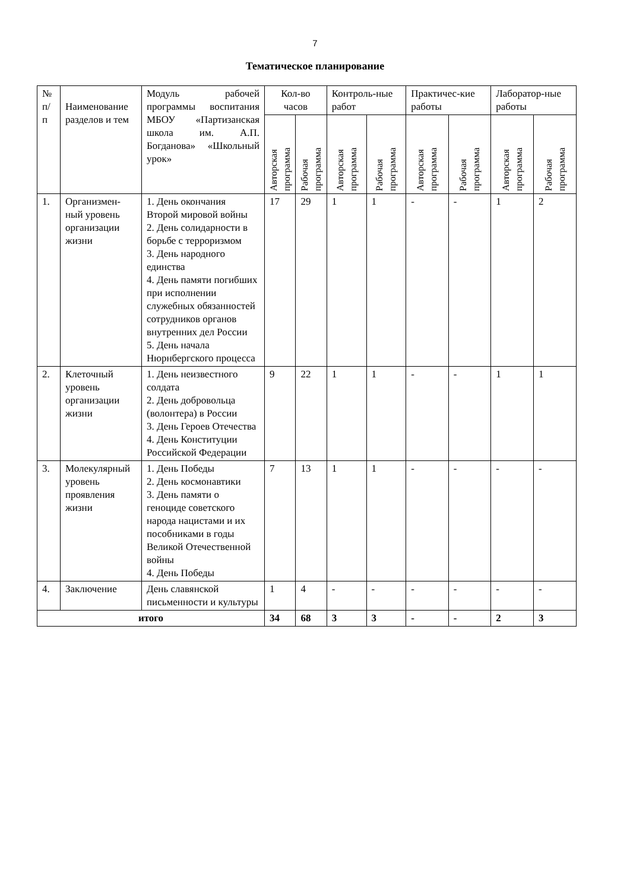7
Тематическое планирование
| № п/ п | Наименование разделов и тем | Модуль рабочей программы воспитания МБОУ «Партизанская школа им. А.П. Богданова» «Школьный урок» | Кол-во часов | | Контроль-ные работ | | Практичес-кие работы | | Лаборатор-ные работы | |
| --- | --- | --- | --- | --- | --- | --- | --- | --- | --- | --- |
| | | | Авторская программа | Рабочая программа | Авторская программа | Рабочая программа | Авторская программа | Рабочая программа | Авторская программа | Рабочая программа |
| 1. | Организмен-ный уровень организации жизни | 1. День окончания Второй мировой войны 2. День солидарности в борьбе с терроризмом 3. День народного единства 4. День памяти погибших при исполнении служебных обязанностей сотрудников органов внутренних дел России 5. День начала Нюрнбергского процесса | 17 | 29 | 1 | 1 | - | - | 1 | 2 |
| 2. | Клеточный уровень организации жизни | 1. День неизвестного солдата 2. День добровольца (волонтера) в России 3. День Героев Отечества 4. День Конституции Российской Федерации | 9 | 22 | 1 | 1 | - | - | 1 | 1 |
| 3. | Молекулярный уровень проявления жизни | 1. День Победы 2. День космонавтики 3. День памяти о геноциде советского народа нацистами и их пособниками в годы Великой Отечественной войны 4. День Победы | 7 | 13 | 1 | 1 | - | - | - | - |
| 4. | Заключение | День славянской письменности и культуры | 1 | 4 | - | - | - | - | - | - |
| итого | | | 34 | 68 | 3 | 3 | - | - | 2 | 3 |